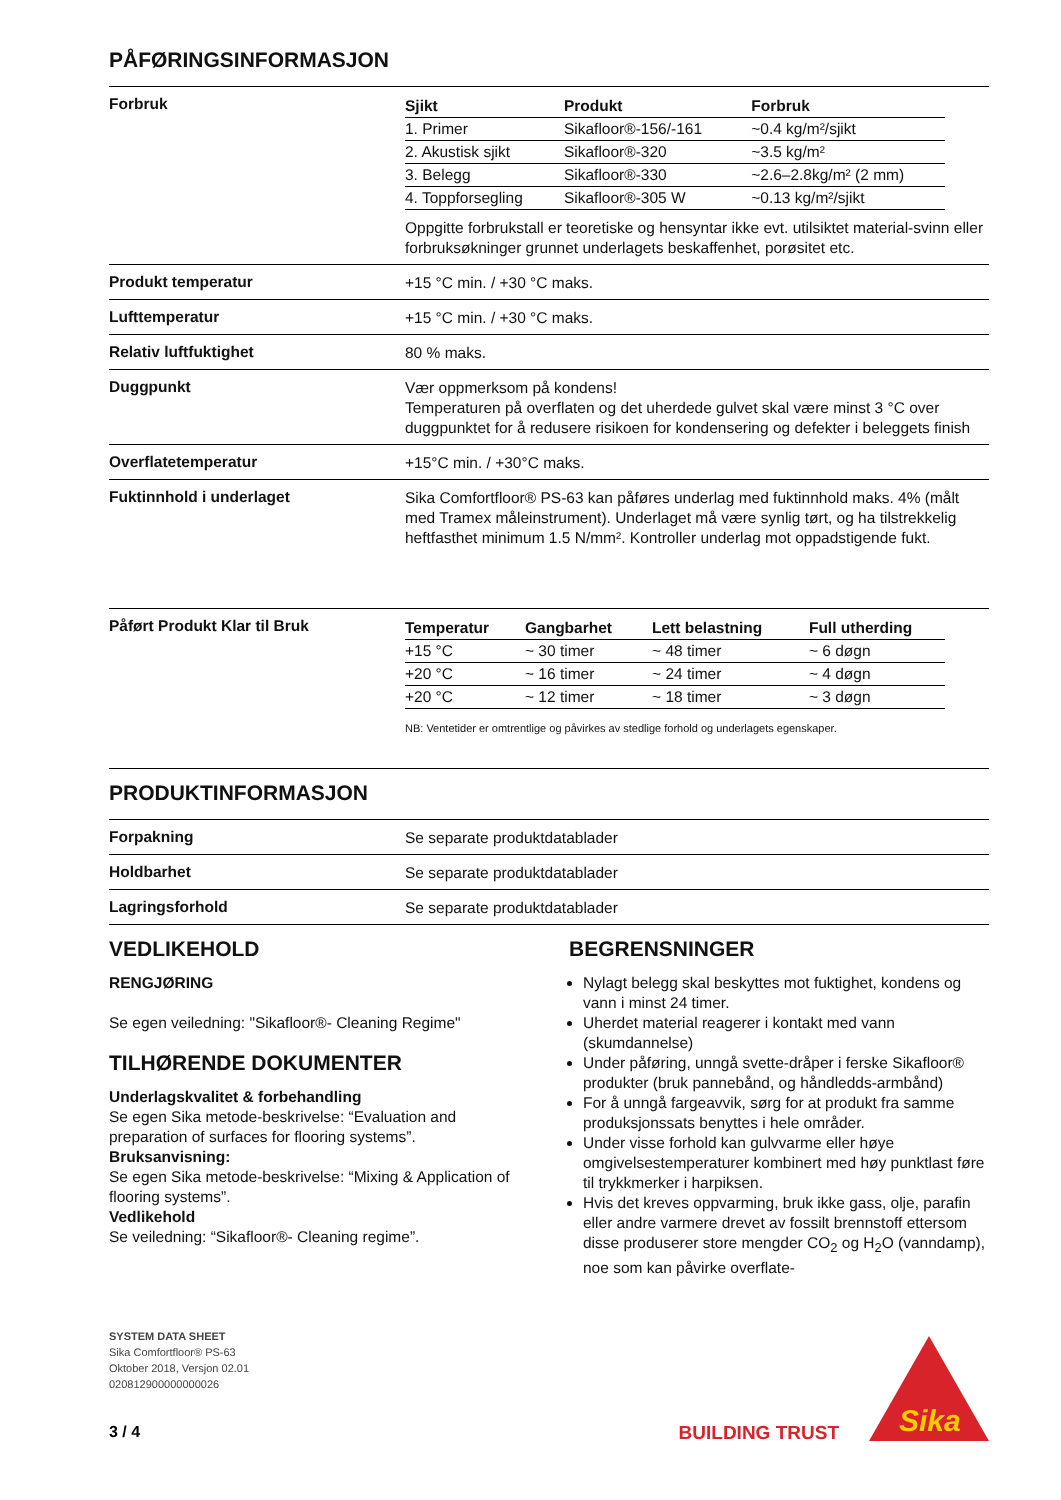PÅFØRINGSINFORMASJON
Forbruk
| Sjikt | Produkt | Forbruk |
| --- | --- | --- |
| 1. Primer | Sikafloor®-156/-161 | ~0.4 kg/m²/sjikt |
| 2. Akustisk sjikt | Sikafloor®-320 | ~3.5 kg/m² |
| 3. Belegg | Sikafloor®-330 | ~2.6–2.8kg/m² (2 mm) |
| 4. Toppforsegling | Sikafloor®-305 W | ~0.13 kg/m²/sjikt |
Oppgitte forbrukstall er teoretiske og hensyntar ikke evt. utilsiktet material-svinn eller forbruksøkninger grunnet underlagets beskaffenhet, porøsitet etc.
Produkt temperatur
+15 °C min. / +30 °C maks.
Lufttemperatur
+15 °C min. / +30 °C maks.
Relativ luftfuktighet
80 % maks.
Duggpunkt
Vær oppmerksom på kondens!
Temperaturen på overflaten og det uherdede gulvet skal være minst 3 °C over duggpunktet for å redusere risikoen for kondensering og defekter i beleggets finish
Overflatetemperatur
+15°C min. / +30°C maks.
Fuktinnhold i underlaget
Sika Comfortfloor® PS-63 kan påføres underlag med fuktinnhold maks. 4% (målt med Tramex måleinstrument). Underlaget må være synlig tørt, og ha tilstrekkelig heftfasthet minimum 1.5 N/mm². Kontroller underlag mot oppadstigende fukt.
Påført Produkt Klar til Bruk
| Temperatur | Gangbarhet | Lett belastning | Full utherding |
| --- | --- | --- | --- |
| +15 °C | ~ 30 timer | ~ 48 timer | ~ 6 døgn |
| +20 °C | ~ 16 timer | ~ 24 timer | ~ 4 døgn |
| +20 °C | ~ 12 timer | ~ 18 timer | ~ 3 døgn |
NB: Ventetider er omtrentlige og påvirkes av stedlige forhold og underlagets egenskaper.
PRODUKTINFORMASJON
Forpakning
Se separate produktdatablader
Holdbarhet
Se separate produktdatablader
Lagringsforhold
Se separate produktdatablader
VEDLIKEHOLD
RENGJØRING
Se egen veiledning: "Sikafloor®- Cleaning Regime"
TILHØRENDE DOKUMENTER
Underlagskvalitet & forbehandling
Se egen Sika metode-beskrivelse: “Evaluation and preparation of surfaces for flooring systems”.
Bruksanvisning:
Se egen Sika metode-beskrivelse: “Mixing & Application of flooring systems”.
Vedlikehold
Se veiledning: “Sikafloor®- Cleaning regime”.
BEGRENSNINGER
Nylagt belegg skal beskyttes mot fuktighet, kondens og vann i minst 24 timer.
Uherdet material reagerer i kontakt med vann (skumdannelse)
Under påføring, unngå svette-dråper i ferske Sikafloor® produkter (bruk pannebånd, og håndledds-armbånd)
For å unngå fargeavvik, sørg for at produkt fra samme produksjonssats benyttes i hele områder.
Under visse forhold kan gulvvarme eller høye omgivelsestemperaturer kombinert med høy punktlast føre til trykkmerker i harpiksen.
Hvis det kreves oppvarming, bruk ikke gass, olje, parafin eller andre varmere drevet av fossilt brennstoff ettersom disse produserer store mengder CO<sub>2</sub> og H<sub>2</sub>O (vanndamp), noe som kan påvirke overflate-
SYSTEM DATA SHEET
Sika Comfortfloor® PS-63
Oktober 2018, Versjon 02.01
020812900000000026
3 / 4
BUILDING TRUST
Sika